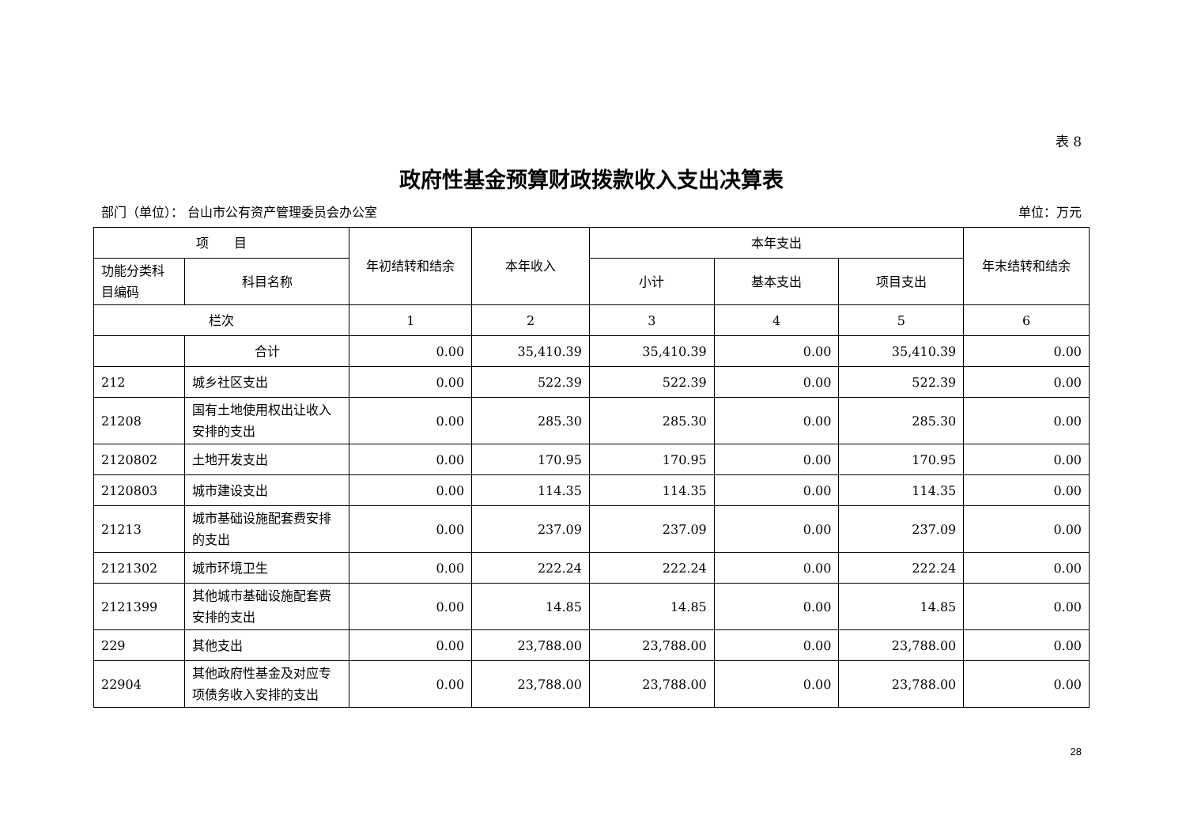表 8
政府性基金预算财政拨款收入支出决算表
部门（单位）： 台山市公有资产管理委员会办公室 单位：万元
| 项 目 | | 年初结转和结余 | 本年收入 | 本年支出 | | | 年末结转和结余 |
| --- | --- | --- | --- | --- | --- | --- | --- |
| 功能分类科目编码 | 科目名称 | | | 小计 | 基本支出 | 项目支出 | |
| 栏次 | | 1 | 2 | 3 | 4 | 5 | 6 |
| | 合计 | 0.00 | 35,410.39 | 35,410.39 | 0.00 | 35,410.39 | 0.00 |
| 212 | 城乡社区支出 | 0.00 | 522.39 | 522.39 | 0.00 | 522.39 | 0.00 |
| 21208 | 国有土地使用权出让收入安排的支出 | 0.00 | 285.30 | 285.30 | 0.00 | 285.30 | 0.00 |
| 2120802 | 土地开发支出 | 0.00 | 170.95 | 170.95 | 0.00 | 170.95 | 0.00 |
| 2120803 | 城市建设支出 | 0.00 | 114.35 | 114.35 | 0.00 | 114.35 | 0.00 |
| 21213 | 城市基础设施配套费安排的支出 | 0.00 | 237.09 | 237.09 | 0.00 | 237.09 | 0.00 |
| 2121302 | 城市环境卫生 | 0.00 | 222.24 | 222.24 | 0.00 | 222.24 | 0.00 |
| 2121399 | 其他城市基础设施配套费安排的支出 | 0.00 | 14.85 | 14.85 | 0.00 | 14.85 | 0.00 |
| 229 | 其他支出 | 0.00 | 23,788.00 | 23,788.00 | 0.00 | 23,788.00 | 0.00 |
| 22904 | 其他政府性基金及对应专项债务收入安排的支出 | 0.00 | 23,788.00 | 23,788.00 | 0.00 | 23,788.00 | 0.00 |
28